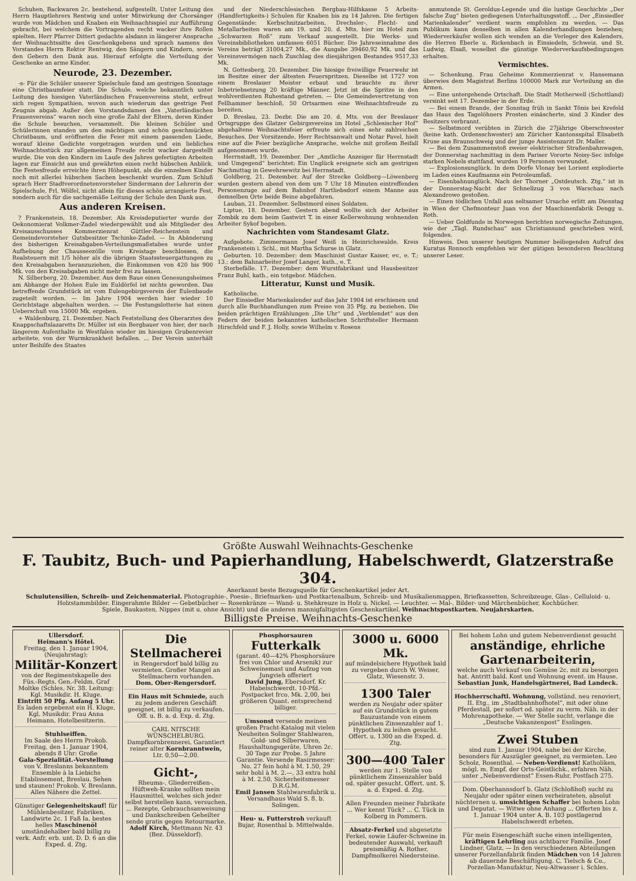Schuhen, Backwaren 2c. bestehend, aufgestellt. Unter Leitung des Herrn Hauptlehrers Rentwig und unter Mitwirkung der Chorsänger wurde von Mädchen und Knaben ein Weihnachtsspiel zur Aufführung gebracht, bei welchem die Vortragenden recht wacker ihre Rollen spielten. Herr Pfarrer Dittert gedachte alsdann in längerer Ansprache der Weihnachtssitte des Geschenkgebens und sprach namens des Vorstandes Herrn Rektor Rentwig, den Sängern und Kindern, sowie den Gebern den Dank aus. Hierauf erfolgte die Verteilung der Geschenke an arme Kinder.
Neurode, 23. Dezember.
-s- Für die Schüler unserer Spielschule fand am gestrigen Sonntage eine Christbaumfeier statt. Die Schule, welche bekanntlich unter Leitung des hiesigen Vaterländischen Frauenvereins steht, erfreut sich regen Sympathien, wovon auch wiederum das gestrige Fest Zeugnis abgab. Außer den Vorstandsdamen des „Vaterländischen Frauenvereins“ waren noch eine große Zahl der Eltern, deren Kinder die Schule besuchen, versammelt. Die kleinen Schüler und Schülerinnen standen um den mächtigen und schön geschmückten Christbaum, und eröffneten die Feier mit einem passenden Liede, worauf kleine Gedichte vorgetragen wurden und ein liebliches Weihnachtsstück zur allgemeinen Freude recht wacker dargestellt wurde. Die von den Kindern im Laufe des Jahres gefertigten Arbeiten lagen zur Einsicht aus und gewährten einen recht hübschen Anblick. Die Festesfreude erreichte ihren Höhepunkt, als die einzelnen Kinder noch mit allerlei hübschen Sachen beschenkt wurden. Zum Schluß sprach Herr Stadtverordnetenvorsteher Sindermann der Lehrerin der Spielschule, Frl. Wölfel, nicht allein für dieses schön arrangierte Fest, sondern auch für die sachgemäße Leitung der Schule den Dank aus.
Aus anderen Kreisen.
? Frankenstein, 18. Dezember. Als Kreisdeputierter wurde der Oekonomierat Volkmer-Zadel wiedergewählt und als Mitglieder des Kreisausschusses Kommerzienrat Güttler-Reichenstein und Gemeindevorsteher Gutsbesitzer Tschinke-Zadel. — In Abänderung des bisherigen Kreisabgaben-Verteilungsmaßstabes wurde unter Aufhebung der Chausseezölle vom Kreistage beschlossen, die Realsteuern mit 1/5 höher als die übrigen Staatssteuergattungen zu den Kreisabgaben heranzuziehen, die Einkommen von 420 bis 900 Mk. von den Kreisabgaben nicht mehr frei zu lassen.
N. Silberberg, 20. Dezember. Aus dem Baue eines Genesungsheimes am Abhange der Hohen Eule im Euldörfel ist nichts geworden. Das betreffende Grundstück ist vom Eulengebirgsverein der Eulenbaude zugeteilt worden. — Im Jahre 1904 werden hier wieder 10 Gerichtstage abgehalten werden. — Die Festungslotterie hat einen Ueberschuß von 15000 Mk. ergeben.
+ Waldenburg, 21. Dezember. Nach Feststellung des Oberarztes des Knappschaftslazaretts Dr. Müller ist ein Bergbauer von hier, der nach längerem Aufenthalte in Westfalen wieder im hiesigen Grubenrevier arbeitete, von der Wurmkrankheit befallen. ... Der Verein unterhält unter Beihilfe des Staates
und der Niederschlesischen Bergbau-Hilfskasse 5 Arbeits- (Handfertigkeits-) Schulen für Knaben bis zu 14 Jahren. Die fertigen Gegenstände: Kerbschnitzarbeiten, Drechsler-, Flecht- und Metallarbeiten waren am 19. und 20. d. Mts. hier im Hotel zum „Schwarzen Roß“ zum Verkauf ausgestellt. Die Werks- und Vereinsbibliotheken umfassen 6051 Bücher. Die Jahreseinnahme des Vereins beträgt 31004,27 Mk., die Ausgabe 39460,92 Mk. und das Vereinsvermögen nach Zuschlag des diesjährigen Bestandes 9517,33 Mk.
N. Gottesberg, 20. Dezember. Die hiesige freiwillige Feuerwehr ist im Besitze einer der ältesten Feuerspritzen. Dieselbe ist 1727 von einem Breslauer Meister erbaut und brauchte zu ihrer Inbetriebsetzung 20 kräftige Männer. Jetzt ist die Spritze in den wohlverdienten Ruhestand getreten. — Die Gemeindevertretung von Fellhammer beschloß, 50 Ortsarmen eine Weihnachtsfreude zu bereiten.
D. Breslau, 23. Dezbr. Die am 20. d. Mts. von der Breslauer Ortsgruppe des Glatzer Gebirgsvereins im Hotel „Schlesischer Hof“ abgehaltene Weihnachtsfeier erfreute sich eines sehr zahlreichen Besuches. Der Vorsitzende, Herr Rechtsanwalt und Notar Pavel, hielt eine auf die Feier bezügliche Ansprache, welche mit großem Beifall aufgenommen wurde.
Herrnstadt, 19. Dezember. Der „Amtliche Anzeiger für Herrnstadt und Umgegend“ berichtet: Ein Unglück ereignete sich am gestrigen Nachmittag in Gewehrsewitz bei Herrnstadt.
Goldberg, 21. Dezember. Auf der Strecke Goldberg—Löwenberg wurden gestern abend von dem um 7 Uhr 18 Minuten eintreffenden Personenzuge auf dem Bahnhof Hartliebsdorf einem Manne aus demselben Orte beide Beine abgefahren.
Lauban, 21. Dezember. Selbstmord eines Soldaten.
Liptue, 18. Dezember. Gestern abend wollte sich der Arbeiter Zombik zu dem beim Gastwirt T. in einer Kellerwohnung wohnenden Arbeiter Sykof begeben.
Nachrichten vom Standesamt Glatz.
Aufgebote. Zimmermann Josef Weiß in Heinrichswalde, Kreis Frankenstein i. Schl., mit Martha Schurse in Glatz.
Geburten. 10. Dezember: dem Maschinist Gustav Kaiser, ev., e. T.; 13.: dem Bahnarbeiter Josef Langer, kath., e. T.
Sterbefälle. 17. Dezember: dem Wurstfabrikant und Hausbesitzer Franz Buhl, kath., ein totgebor. Mädchen.
Litteratur, Kunst und Musik.
Katholische.
Der Einsiedler Marienkalender auf das Jahr 1904 ist erschienen und durch alle Buchhandlungen zum Preise von 35 Pfg. zu beziehen. Die beiden prächtigen Erzählungen „Die Uhr“ und „Verblendet“ aus den Federn der beiden bekannten katholischen Schriftsteller Hermann Hirschfeld und F. J. Holly, sowie Wilhelm v. Rosens
anmutende St. Geroldus-Legende und die lustige Geschichte „Der falsche Zug“ bieten gediegenen Unterhaltungsstoff. ... Der „Einsiedler Marienkalender“ verdient warm empfohlen zu werden. — Das Publikum kann denselben in allen Kalenderhandlungen beziehen; Wiederverkäufer wollen sich wenden an die Verleger des Kalenders, die Herren Eberle u. Rickenbach in Einsiedeln, Schweiz, und St. Ludwig, Elsaß, woselbst die günstige Wiederverkaufsbedingungen erhalten.
Vermischtes.
— Schenkung. Frau Geheime Kommerzienrat v. Hansemann überwies dem Magistrat Berlins 100000 Mark zur Verteilung an die Armen.
— Eine untergehende Ortschaft. Die Stadt Motherwell (Schottland) versinkt seit 17. Dezember in der Erde.
— Bei einem Brande, der Sonntag früh in Sankt Tönis bei Krefeld das Haus des Tagelöhners Prosten einäscherte, sind 3 Kinder des Besitzers verbrannt.
— Selbstmord verübten in Zürich die 27jährige Oberschwester (keine kath. Ordensschwester) am Züricher Kantonsspital Elisabeth Kruse aus Braunschweig und der junge Assistenzarzt Dr. Maller.
— Bei dem Zusammenstoß zweier elektrischer Straßenbahnwagen, der Donnerstag nachmittag in dem Pariser Vororte Noisy-Sec infolge starken Nebels stattfand, wurden 19 Personen verwundet.
— Explosionsunglück. In dem Dorfe Vlonay bei Lorient explodierte im Laden eines Kaufmanns ein Petroleumfaß.
— Eisenbahnunglück. Nach der Thorner „Ostdeutsch. Ztg.“ ist in der Donnerstag-Nacht der Schnellzug 3 von Warschau nach Alexandrowo gestoßen.
— Einen tödlichen Unfall aus seltsamer Ursache erlitt am Dienstag in Wien der Chefmonteur Juan von der Maschinenfabrik Dengg u. Roth.
— Ueber Goldfunde in Norwegen berichten norwegische Zeitungen, wie der „Tägl. Rundschau“ aus Christiansund geschrieben wird, folgendes.
Hinweis. Den unserer heutigen Nummer beiliegenden Aufruf des Kuratus Ronnoch empfehlen wir der gütigen besonderen Beachtung unserer Leser.
Größte Auswahl Weihnachts-Geschenke
F. Taubitz, Buch- und Papierhandlung, Habelschwerdt, Glatzerstraße 304.
Anerkannt beste Bezugsquelle für Geschenkartikel jeder Art.
Schulutensilien, Schreib- und Zeichenmaterial. Photographie-, Poesie-, Briefmarken- und Postkartenalbum, Schreib- und Musikalienmappen, Briefkassetten, Schreibzeuge, Glas-, Celluloid- u. Holzstammbilder. Eingerahmte Bilder — Gebetbücher — Rosenkränze — Wand- u. Stehkreuze in Holz u. Nickel. — Leuchter. — Mal-, Bilder- und Märchenbücher, Kochbücher.
Spiele, Baukasten, Nippes (mit u. ohne Ansicht) und die anderen mannigfaltigsten Geschenkartikel. Weihnachtspostkarten. Neujahrskarten.
Billigste Preise. Weihnachts-Geschenke
Ullersdorf.
Heimann's Hôtel.
Freitag, den 1. Januar 1904, (Neujahrstag):
Militär-Konzert
von der Regimentskapelle des Füs.-Regts. Gen.-Feldm. Graf Moltke (Schles. Nr. 38. Leitung: Kgl. Musikdir. H. Kluge.
Eintritt 50 Pfg. Anfang 5 Uhr.
Es laden ergebenst ein H. Kluge, Kgl. Musikdir. Frau Anna Heimann, Hotelbesitzerin.
Stuhlseiffen.
Im Saale des Herrn Prokob. Freitag, den 1. Januar 1904, abends 8 Uhr: Große
Gala-Spezialität.-Vorstellung
von V. Breslanns bekanntem Ensemble à la Liebichs Etablissement, Breslau. Sehen und staunen! Prokob. V. Breslann. Alles Nähere die Zettel.
Günstiger Gelegenheitskauf! für Mühlenbesitzer, Fabriken, Landwirte 2c. 1 Faß Ia. bestes helles Maschinenöl umständehalber bald billig zu verk. Anfr. erb. unt. D. D. 6 an die Exped. d. Ztg.
Die Stellmacherei
in Rengersdorf bald billig zu vermieten. Großer Mangel an Stellmachern vorhanden.
Dom. Ober-Rengersdorf.
Ein Haus mit Schmiede, auch zu jedem anderen Geschäft geeignet, ist billig zu verkaufen. Off. u. B. a. d. Exp. d. Ztg.
CARL NITSCHE WÜNSCHELBURG.
Dampfkornbrennerei. Garantiert reiner alter Kornbranntwein, Ltr. 0,50—2,00.
Gicht-,
Rheuma-, Gliederreißen-, Hüftweh-Kranke sollten mein Hausmittel, welches sich jeder selbst herstellen kann, versuchen. ... Rezepte, Gebrauchsanweisung und Dankschreiben Geheilter sende gratis gegen Retourmarke.
Adolf Kirch, Mettmann Nr. 43 (Bez. Düsseldorf).
Phosphorsauren
Futterkalk
(garant. 40—42% Phosphorsäure frei von Chlor und Arsenik) zur Schweinemast und Aufzug von Jungvieh offeriert
David Jung, Ebersdorf, Kr. Habelschwerdt. 10-Pfd.-Postpacket frco. Mk. 2,00, bei größeren Quant. entsprechend billiger.
Umsonst versende meinen großen Pracht-Katalog mit vielen Neuheiten Solinger Stahlwaren, Gold- und Silberwaren, Haushaltungsgeräte, Uhren 2c. 30 Tage zur Probe. 5 Jahre Garantie. Versende Rasirmesser: No. 27 fein hohl à M. 1.50, 29 sehr hohl à M. 2.—, 33 extra hohl à M. 2.50. Sicherheitsmesser D.R.G.M.
Emil Jansen Stahlwarenfabrik u. Versandhaus Wald S. 8. b. Solingen.
Heu- u. Futterstroh verkauft Bujar, Rosenthal b. Mittelwalde.
3000 u. 6000 Mk.
auf mündelsichere Hypothek bald zu vergeben durch W. Weiser, Glatz, Wiesenstr. 3.
1300 Taler
werden zu Neujahr oder später auf ein Grundstück in gutem Bauzustande von einem pünktlichen Zinsenzahler auf 1. Hypothek zu leihen gesucht. Offert. u. 1300 an die Exped. d. Ztg.
300—400 Taler
werden zur 1. Stelle von pünktlichem Zinsenzahler bald od. später gesucht. Offert. unt. S. a. d. Exped. d. Ztg.
Allen Freunden meiner Fabrikate ... Wer kennt Tück? ... C. Tück in Kolberg in Pommern.
Absatz-Ferkel und abgesetzte Ferkel, sowie Läufer-Schweine in bedeutender Auswahl, verkauft preismäßig A. Rother, Dampfmolkerei Niedersteine.
Bei hohem Lohn und gutem Nebenverdienst gesucht
anständige, ehrliche Gartenarbeiterin,
welche auch Verkauf von Gemüse 2c. mit zu besorgen hat. Antritt bald. Kost und Wohnung event. im Hause.
Sebastian Junk, Handelsgärtnerei, Bad Landeck.
Hochherrschaftl. Wohnung, vollständ. neu renoviert, II. Etg., im „Stadtbahnhofhotel“, mit oder ohne Pferdestall, per sofort od. später zu verm. Näh. in der Mohrenapotheke. — Wer Stelle sucht, verlange die „Deutsche Vakanzenpost“ Esslingen.
Zwei Stuben
sind zum 1. Januar 1904, nahe bei der Kirche, besonders für Auszügler geeignet, zu vermieten. Leo Scholz, Rosenthal. — Neben-Verdienst! Katholiken, mögl. m. Empf. der Orts-Geistlichk., erfahren Näh. unter „Nebenverdienst“ Essen-Ruhr, Postfach 275.
Dom. Oberhannsdorf b. Glatz (Schloßhof) sucht zu Neujahr oder später einen verheirateten, absolut nüchternen u. umsichtigen Schaffer bei hohem Lohn und Deputat. — Witwe ohne Anhang ... Offerten bis z. 1. Januar 1904 unter A. B. 103 postlagernd Habelschwerdt erbeten.
Für mein Eisengeschäft suche einen intelligenten, kräftigen Lehrling aus achtbarer Familie. Josef Lindner, Glatz. — In den verschiedenen Abteilungen unserer Porzellanfabrik finden Mädchen von 14 Jahren ab dauernde Beschäftigung. C. Tielsch & Co., Porzellan-Manufaktur, Neu-Altwasser i. Schles.